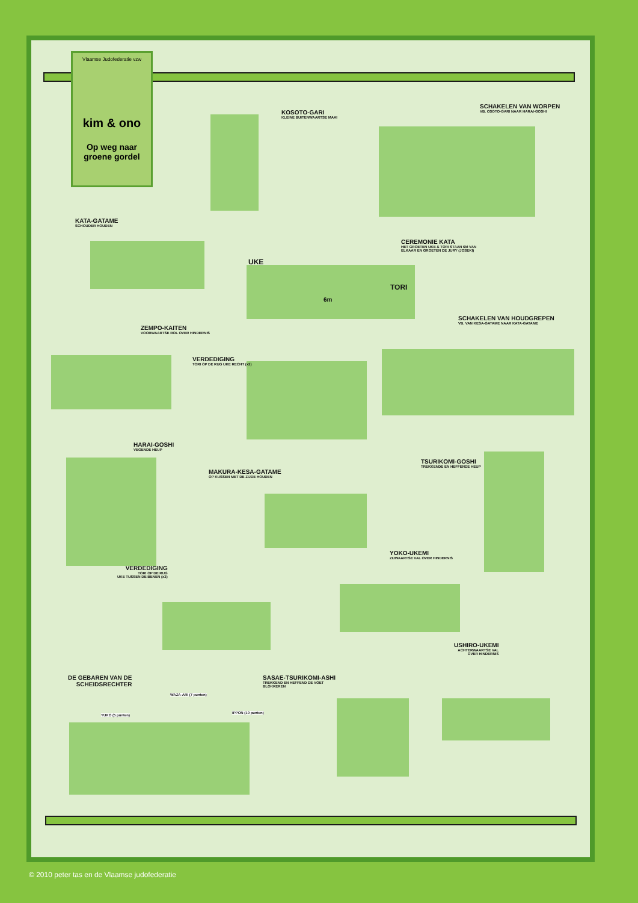Vlaamse Judofederatie vzw
kim & ono
Op weg naar groene gordel
KOSOTO-GARI
KLEINE BUITENWAARTSE MAAI
SCHAKELEN VAN WORPEN
VB. OSOTO-GARI NAAR HARAI-GOSHI
KATA-GATAME
SCHOUDER HOUDEN
CEREMONIE KATA
HET GROETEN UKE & TORI STAAN 6M VAN
ELKAAR EN GROETEN DE JURY (JOSEKI)
UKE
6m
TORI
SCHAKELEN VAN HOUDGREPEN
VB. VAN KESA-GATAME NAAR KATA-GATAME
ZEMPO-KAITEN
VOORWAARTSE ROL OVER HINDERNIS
VERDEDIGING
TORI OP DE RUG UKE RECHT (x2)
HARAI-GOSHI
VEGENDE HEUP
TSURIKOMI-GOSHI
TREKKENDE EN HEFFENDE HEUP
MAKURA-KESA-GATAME
OP KUSSEN MET DE ZIJDE HOUDEN
YOKO-UKEMI
ZIJWAARTSE VAL OVER HINDERNIS
VERDEDIGING
TORI OP DE RUG
UKE TUSSEN DE BENEN (x2)
USHIRO-UKEMI
ACHTERWAARTSE VAL
OVER HINDERNIS
DE GEBAREN VAN DE
SCHEIDSRECHTER
SASAE-TSURIKOMI-ASHI
TREKKEND EN HEFFEND DE VOET
BLOKKEREN
WAZA-ARI (7 punten)
YUKO (5 punten)
IPPON (10 punten)
© 2010 peter tas en de Vlaamse judofederatie